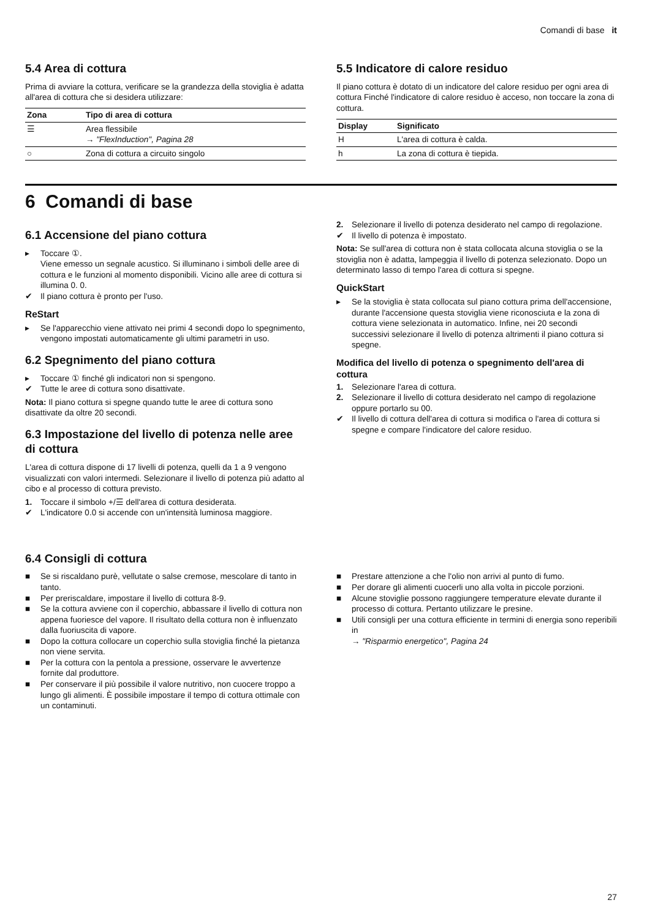Comandi di base it
5.4 Area di cottura
Prima di avviare la cottura, verificare se la grandezza della stoviglia è adatta all'area di cottura che si desidera utilizzare:
| Zona | Tipo di area di cottura |
| --- | --- |
| ☰ | Area flessibile → "FlexInduction", Pagina 28 |
| ○ | Zona di cottura a circuito singolo |
5.5 Indicatore di calore residuo
Il piano cottura è dotato di un indicatore del calore residuo per ogni area di cottura Finché l'indicatore di calore residuo è acceso, non toccare la zona di cottura.
| Display | Significato |
| --- | --- |
| H | L'area di cottura è calda. |
| h | La zona di cottura è tiepida. |
6 Comandi di base
6.1 Accensione del piano cottura
▸ Toccare ①.
Viene emesso un segnale acustico. Si illuminano i simboli delle aree di cottura e le funzioni al momento disponibili. Vicino alle aree di cottura si illumina 0. 0.
✔ Il piano cottura è pronto per l'uso.
ReStart
▸ Se l'apparecchio viene attivato nei primi 4 secondi dopo lo spegnimento, vengono impostati automaticamente gli ultimi parametri in uso.
6.2 Spegnimento del piano cottura
▸ Toccare ① finché gli indicatori non si spengono.
✔ Tutte le aree di cottura sono disattivate.
Nota: Il piano cottura si spegne quando tutte le aree di cottura sono disattivate da oltre 20 secondi.
6.3 Impostazione del livello di potenza nelle aree di cottura
L'area di cottura dispone di 17 livelli di potenza, quelli da 1 a 9 vengono visualizzati con valori intermedi. Selezionare il livello di potenza più adatto al cibo e al processo di cottura previsto.
1. Toccare il simbolo +/☰ dell'area di cottura desiderata.
✔ L'indicatore 0.0 si accende con un'intensità luminosa maggiore.
2. Selezionare il livello di potenza desiderato nel campo di regolazione.
✔ Il livello di potenza è impostato.
Nota: Se sull'area di cottura non è stata collocata alcuna stoviglia o se la stoviglia non è adatta, lampeggia il livello di potenza selezionato. Dopo un determinato lasso di tempo l'area di cottura si spegne.
QuickStart
▸ Se la stoviglia è stata collocata sul piano cottura prima dell'accensione, durante l'accensione questa stoviglia viene riconosciuta e la zona di cottura viene selezionata in automatico. Infine, nei 20 secondi successivi selezionare il livello di potenza altrimenti il piano cottura si spegne.
Modifica del livello di potenza o spegnimento dell'area di cottura
1. Selezionare l'area di cottura.
2. Selezionare il livello di cottura desiderato nel campo di regolazione oppure portarlo su 00.
✔ Il livello di cottura dell'area di cottura si modifica o l'area di cottura si spegne e compare l'indicatore del calore residuo.
6.4 Consigli di cottura
■ Se si riscaldano purè, vellutate o salse cremose, mescolare di tanto in tanto.
■ Per preriscaldare, impostare il livello di cottura 8-9.
■ Se la cottura avviene con il coperchio, abbassare il livello di cottura non appena fuoriesce del vapore. Il risultato della cottura non è influenzato dalla fuoriuscita di vapore.
■ Dopo la cottura collocare un coperchio sulla stoviglia finché la pietanza non viene servita.
■ Per la cottura con la pentola a pressione, osservare le avvertenze fornite dal produttore.
■ Per conservare il più possibile il valore nutritivo, non cuocere troppo a lungo gli alimenti. È possibile impostare il tempo di cottura ottimale con un contaminuti.
■ Prestare attenzione a che l'olio non arrivi al punto di fumo.
■ Per dorare gli alimenti cuocerli uno alla volta in piccole porzioni.
■ Alcune stoviglie possono raggiungere temperature elevate durante il processo di cottura. Pertanto utilizzare le presine.
■ Utili consigli per una cottura efficiente in termini di energia sono reperibili in
→ "Risparmio energetico", Pagina 24
27